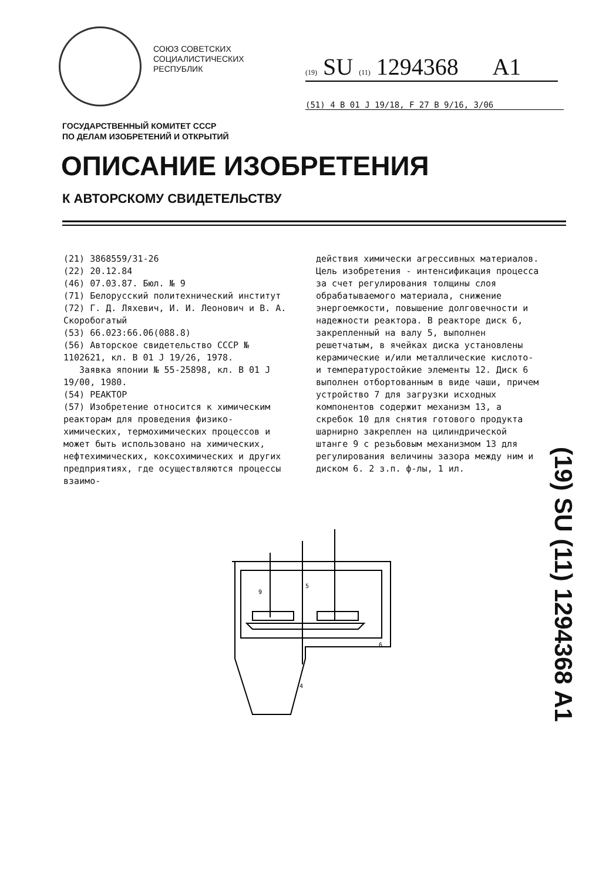СОЮЗ СОВЕТСКИХ
СОЦИАЛИСТИЧЕСКИХ
РЕСПУБЛИК
(19) SU (11) 1294368 A1
(51) 4 B 01 J 19/18, F 27 B 9/16, 3/06
ГОСУДАРСТВЕННЫЙ КОМИТЕТ СССР
ПО ДЕЛАМ ИЗОБРЕТЕНИЙ И ОТКРЫТИЙ
ОПИСАНИЕ ИЗОБРЕТЕНИЯ
К АВТОРСКОМУ СВИДЕТЕЛЬСТВУ
(21) 3868559/31-26
(22) 20.12.84
(46) 07.03.87. Бюл. № 9
(71) Белорусский политехнический институт
(72) Г. Д. Ляхевич, И. И. Леонович и В. А. Скоробогатый
(53) 66.023:66.06(088.8)
(56) Авторское свидетельство СССР № 1102621, кл. B 01 J 19/26, 1978.
Заявка японии № 55-25898, кл. B 01 J 19/00, 1980.
(54) РЕАКТОР
(57) Изобретение относится к химическим реакторам для проведения физико-химических, термохимических процессов и может быть использовано на химических, нефтехимических, коксохимических и других предприятиях, где осуществляются процессы взаимо-
действия химически агрессивных материалов. Цель изобретения - интенсификация процесса за счет регулирования толщины слоя обрабатываемого материала, снижение энергоемкости, повышение долговечности и надежности реактора. В реакторе диск 6, закрепленный на валу 5, выполнен решетчатым, в ячейках диска установлены керамические и/или металлические кислото- и температуростойкие элементы 12. Диск 6 выполнен отбортованным в виде чаши, причем устройство 7 для загрузки исходных компонентов содержит механизм 13, а скребок 10 для снятия готового продукта шарнирно закреплен на цилиндрической штанге 9 с резьбовым механизмом 13 для регулирования величины зазора между ним и диском 6. 2 з.п. ф-лы, 1 ил.
(19) SU (11) 1294368 A1
5
9
6
4